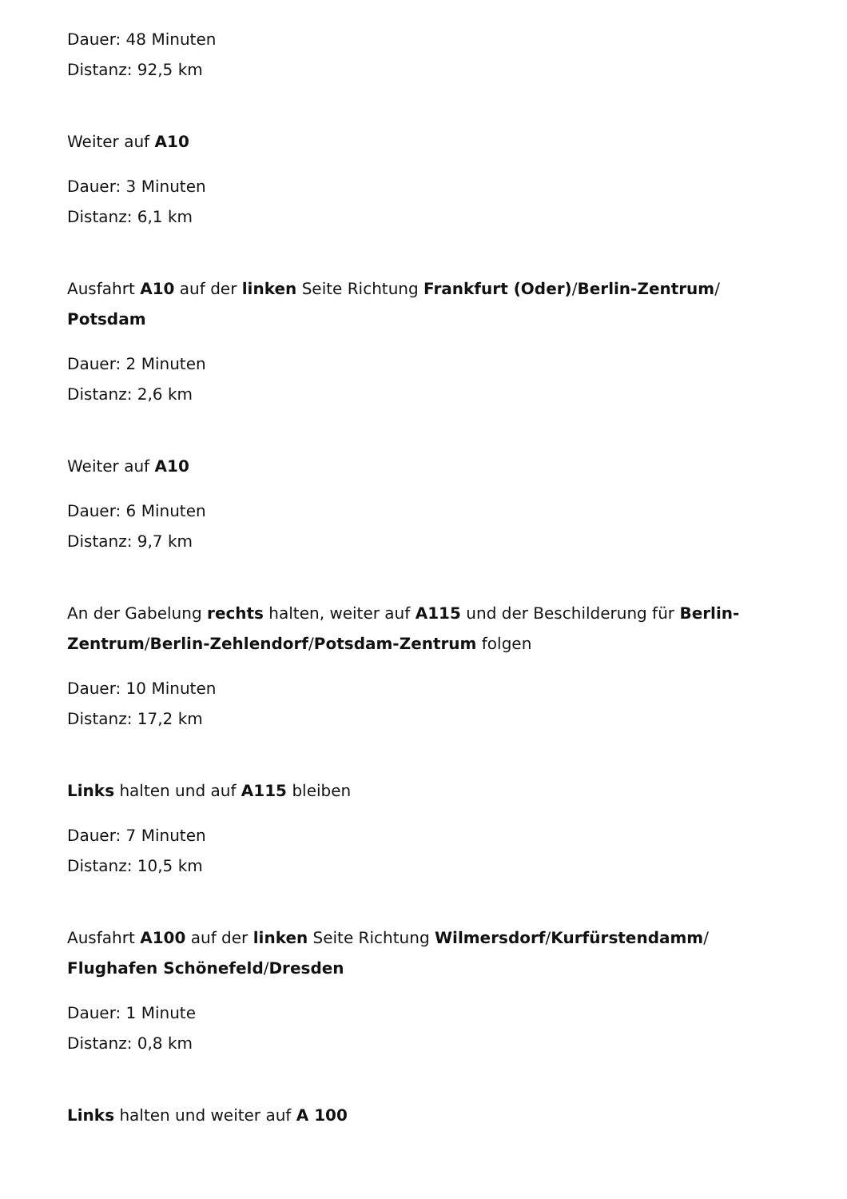Dauer: 48 Minuten
Distanz: 92,5 km
Weiter auf A10
Dauer: 3 Minuten
Distanz: 6,1 km
Ausfahrt A10 auf der linken Seite Richtung Frankfurt (Oder)/Berlin-Zentrum/ Potsdam
Dauer: 2 Minuten
Distanz: 2,6 km
Weiter auf A10
Dauer: 6 Minuten
Distanz: 9,7 km
An der Gabelung rechts halten, weiter auf A115 und der Beschilderung für Berlin-Zentrum/Berlin-Zehlendorf/Potsdam-Zentrum folgen
Dauer: 10 Minuten
Distanz: 17,2 km
Links halten und auf A115 bleiben
Dauer: 7 Minuten
Distanz: 10,5 km
Ausfahrt A100 auf der linken Seite Richtung Wilmersdorf/Kurfürstendamm/ Flughafen Schönefeld/Dresden
Dauer: 1 Minute
Distanz: 0,8 km
Links halten und weiter auf A 100